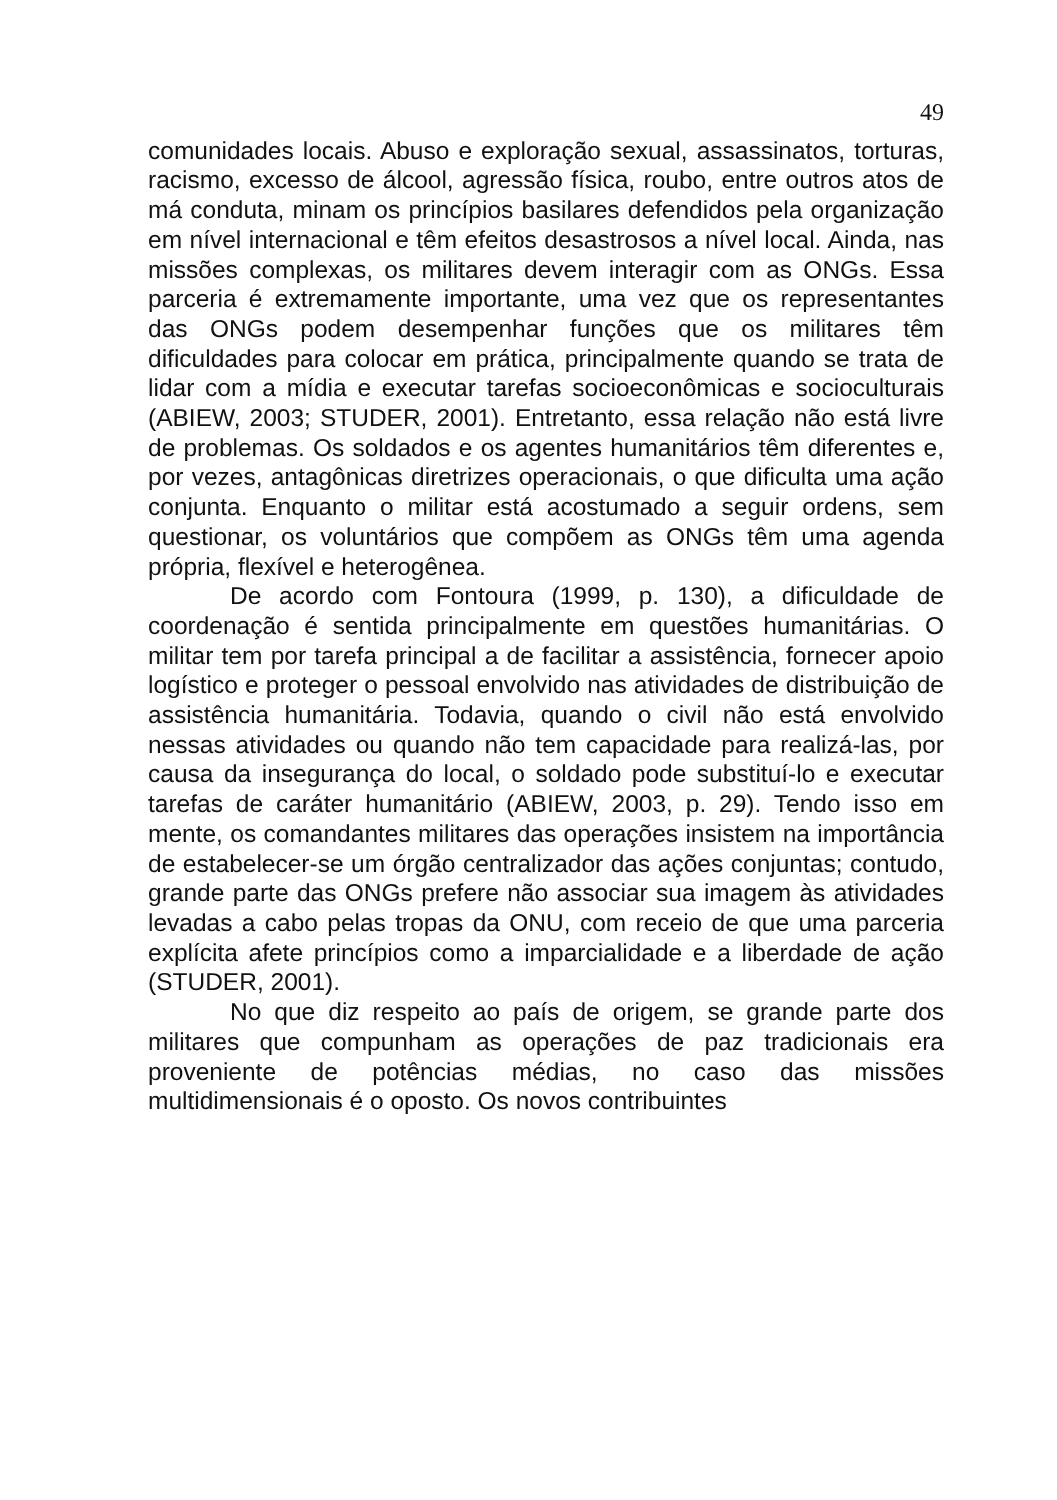49
comunidades locais. Abuso e exploração sexual, assassinatos, torturas, racismo, excesso de álcool, agressão física, roubo, entre outros atos de má conduta, minam os princípios basilares defendidos pela organização em nível internacional e têm efeitos desastrosos a nível local. Ainda, nas missões complexas, os militares devem interagir com as ONGs. Essa parceria é extremamente importante, uma vez que os representantes das ONGs podem desempenhar funções que os militares têm dificuldades para colocar em prática, principalmente quando se trata de lidar com a mídia e executar tarefas socioeconômicas e socioculturais (ABIEW, 2003; STUDER, 2001). Entretanto, essa relação não está livre de problemas. Os soldados e os agentes humanitários têm diferentes e, por vezes, antagônicas diretrizes operacionais, o que dificulta uma ação conjunta. Enquanto o militar está acostumado a seguir ordens, sem questionar, os voluntários que compõem as ONGs têm uma agenda própria, flexível e heterogênea.
De acordo com Fontoura (1999, p. 130), a dificuldade de coordenação é sentida principalmente em questões humanitárias. O militar tem por tarefa principal a de facilitar a assistência, fornecer apoio logístico e proteger o pessoal envolvido nas atividades de distribuição de assistência humanitária. Todavia, quando o civil não está envolvido nessas atividades ou quando não tem capacidade para realizá-las, por causa da insegurança do local, o soldado pode substituí-lo e executar tarefas de caráter humanitário (ABIEW, 2003, p. 29). Tendo isso em mente, os comandantes militares das operações insistem na importância de estabelecer-se um órgão centralizador das ações conjuntas; contudo, grande parte das ONGs prefere não associar sua imagem às atividades levadas a cabo pelas tropas da ONU, com receio de que uma parceria explícita afete princípios como a imparcialidade e a liberdade de ação (STUDER, 2001).
No que diz respeito ao país de origem, se grande parte dos militares que compunham as operações de paz tradicionais era proveniente de potências médias, no caso das missões multidimensionais é o oposto. Os novos contribuintes